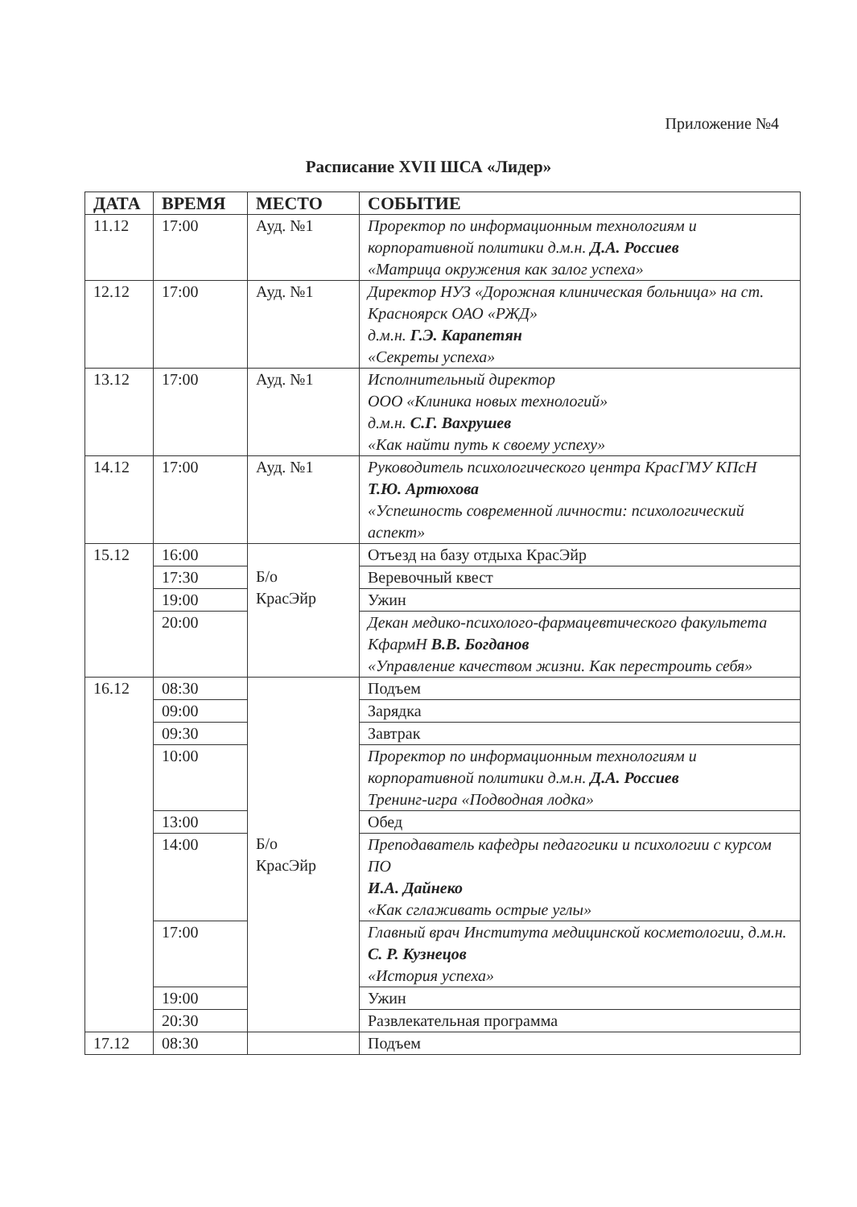Приложение №4
Расписание XVII ШСА «Лидер»
| ДАТА | ВРЕМЯ | МЕСТО | СОБЫТИЕ |
| --- | --- | --- | --- |
| 11.12 | 17:00 | Ауд. №1 | Проректор по информационным технологиям и корпоративной политики д.м.н. Д.А. Россиев «Матрица окружения как залог успеха» |
| 12.12 | 17:00 | Ауд. №1 | Директор НУЗ «Дорожная клиническая больница» на ст. Красноярск ОАО «РЖД» д.м.н. Г.Э. Карапетян «Секреты успеха» |
| 13.12 | 17:00 | Ауд. №1 | Исполнительный директор ООО «Клиника новых технологий» д.м.н. С.Г. Вахрушев «Как найти путь к своему успеху» |
| 14.12 | 17:00 | Ауд. №1 | Руководитель психологического центра КрасГМУ КПсН Т.Ю. Артюхова «Успешность современной личности: психологический аспект» |
| 15.12 | 16:00 | Б/о КрасЭйр | Отъезд на базу отдыха КрасЭйр |
| | 17:30 | | Веревочный квест |
| | 19:00 | | Ужин |
| | 20:00 | | Декан медико-психолого-фармацевтического факультета КфармН В.В. Богданов «Управление качеством жизни. Как перестроить себя» |
| 16.12 | 08:30 | Б/о КрасЭйр | Подъем |
| | 09:00 | | Зарядка |
| | 09:30 | | Завтрак |
| | 10:00 | | Проректор по информационным технологиям и корпоративной политики д.м.н. Д.А. Россиев Тренинг-игра «Подводная лодка» |
| | 13:00 | | Обед |
| | 14:00 | | Преподаватель кафедры педагогики и психологии с курсом ПО И.А. Дайнеко «Как сглаживать острые углы» |
| | 17:00 | | Главный врач Института медицинской косметологии, д.м.н. С. Р. Кузнецов «История успеха» |
| | 19:00 | | Ужин |
| | 20:30 | | Развлекательная программа |
| 17.12 | 08:30 | | Подъем |